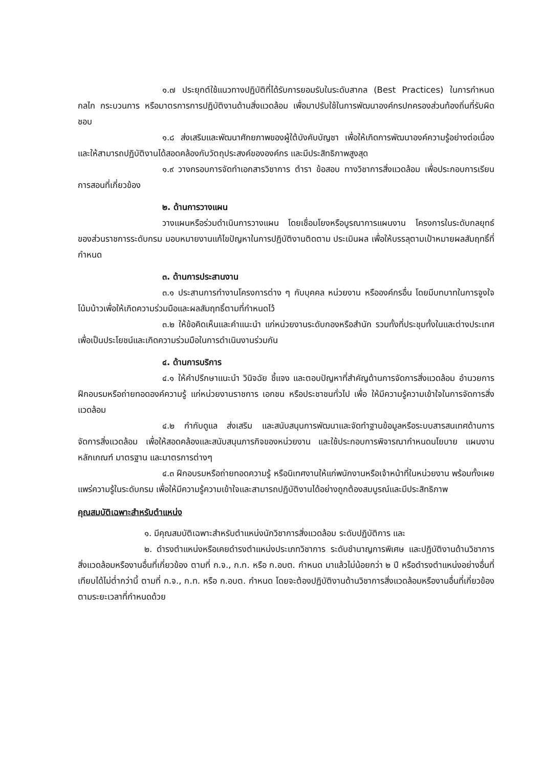๑.๗ ประยุกต์ใช้แนวทางปฏิบัติที่ได้รับการยอมรับในระดับสากล (Best Practices) ในการกำหนดกลไก กระบวนการ หรือมาตรการการปฏิบัติงานด้านสิ่งแวดล้อม เพื่อมาปรับใช้ในการพัฒนาองค์กรปกครองส่วนท้องถิ่นที่รับผิดชอบ
๑.๘ ส่งเสริมและพัฒนาศักยภาพของผู้ใต้บังคับบัญชา เพื่อให้เกิดการพัฒนาองค์ความรู้อย่างต่อเนื่องและให้สามารถปฏิบัติงานได้สอดคล้องกับวัตถุประสงค์ขององค์กร และมีประสิทธิภาพสูงสุด
๑.๙ วางกรอบการจัดทำเอกสารวิชาการ ตำรา ข้อสอบ ทางวิชาการสิ่งแวดล้อม เพื่อประกอบการเรียนการสอนที่เกี่ยวข้อง
๒. ด้านการวางแผน
วางแผนหรือร่วมดำเนินการวางแผน โดยเชื่อมโยงหรือบูรณาการแผนงาน โครงการในระดับกลยุทธ์ของส่วนราชการระดับกรม มอบหมายงานแก้ไขปัญหาในการปฏิบัติงานติดตาม ประเมินผล เพื่อให้บรรลุตามเป้าหมายผลสัมฤทธิ์ที่กำหนด
๓. ด้านการประสานงาน
๓.๑ ประสานการทำงานโครงการต่าง ๆ กับบุคคล หน่วยงาน หรือองค์กรอื่น โดยมีบทบาทในการจูงใจ โน้มน้าวเพื่อให้เกิดความร่วมมือและผลสัมฤทธิ์ตามที่กำหนดไว้
๓.๒ ให้ข้อคิดเห็นและคำแนะนำ แก่หน่วยงานระดับกองหรือสำนัก รวมทั้งที่ประชุมทั้งในและต่างประเทศ เพื่อเป็นประโยชน์และเกิดความร่วมมือในการดำเนินงานร่วมกัน
๔. ด้านการบริการ
๔.๑ ให้คำปรึกษาแนะนำ วินิจฉัย ชี้แจง และตอบปัญหาที่สำคัญด้านการจัดการสิ่งแวดล้อม อำนวยการฝึกอบรมหรือถ่ายทอดองค์ความรู้ แก่หน่วยงานราชการ เอกชน หรือประชาชนทั่วไป เพื่อ ให้มีความรู้ความเข้าใจในการจัดการสิ่งแวดล้อม
๔.๒ กำกับดูแล ส่งเสริม และสนับสนุนการพัฒนาและจัดทำฐานข้อมูลหรือระบบสารสนเทศด้านการจัดการสิ่งแวดล้อม เพื่อให้สอดคล้องและสนับสนุนภารกิจของหน่วยงาน และใช้ประกอบการพิจารณากำหนดนโยบาย แผนงาน หลักเกณฑ์ มาตรฐาน และมาตรการต่างๆ
๔.๓ ฝึกอบรมหรือถ่ายทอดความรู้ หรือนิเทศงานให้แก่พนักงานหรือเจ้าหน้าที่ในหน่วยงาน พร้อมทั้งเผยแพร่ความรู้ในระดับกรม เพื่อให้มีความรู้ความเข้าใจและสามารถปฏิบัติงานได้อย่างถูกต้องสมบูรณ์และมีประสิทธิภาพ
คุณสมบัติเฉพาะสำหรับตำแหน่ง
๑. มีคุณสมบัติเฉพาะสำหรับตำแหน่งนักวิชาการสิ่งแวดล้อม ระดับปฏิบัติการ และ
๒. ดำรงตำแหน่งหรือเคยดำรงตำแหน่งประเภทวิชาการ ระดับชำนาญการพิเศษ และปฏิบัติงานด้านวิชาการสิ่งแวดล้อมหรืองานอื่นที่เกี่ยวข้อง ตามที่ ก.จ., ก.ท. หรือ ก.อบต. กำหนด มาแล้วไม่น้อยกว่า ๒ ปี หรือดำรงตำแหน่งอย่างอื่นที่เทียบได้ไม่ต่ำกว่านี้ ตามที่ ก.จ., ก.ท. หรือ ก.อบต. กำหนด โดยจะต้องปฏิบัติงานด้านวิชาการสิ่งแวดล้อมหรืองานอื่นที่เกี่ยวข้องตามระยะเวลาที่กำหนดด้วย